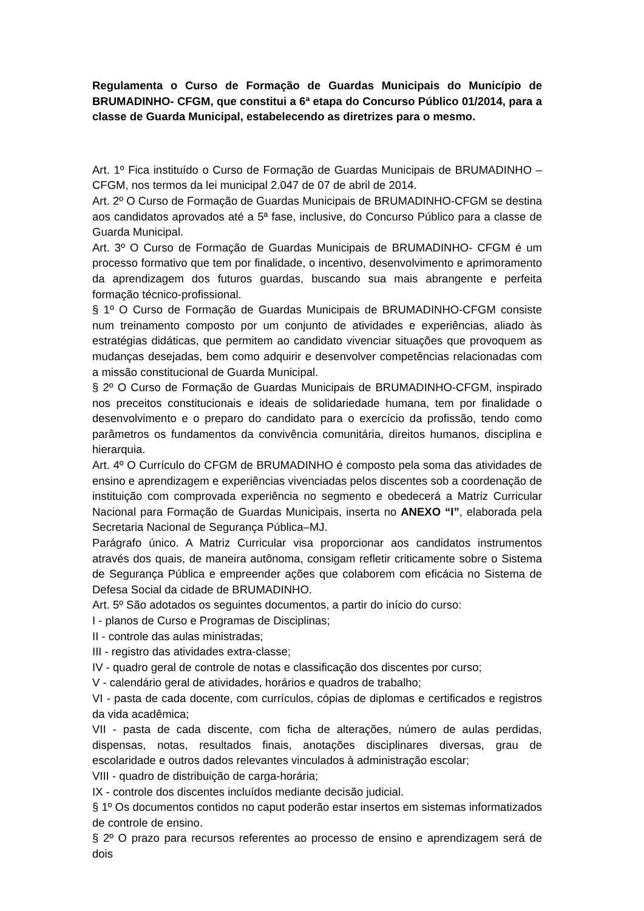Regulamenta o Curso de Formação de Guardas Municipais do Município de BRUMADINHO- CFGM, que constitui a 6ª etapa do Concurso Público 01/2014, para a classe de Guarda Municipal, estabelecendo as diretrizes para o mesmo.
Art. 1º Fica instituído o Curso de Formação de Guardas Municipais de BRUMADINHO – CFGM, nos termos da lei municipal 2.047 de 07 de abril de 2014.
Art. 2º O Curso de Formação de Guardas Municipais de BRUMADINHO-CFGM se destina aos candidatos aprovados até a 5ª fase, inclusive, do Concurso Público para a classe de Guarda Municipal.
Art. 3º O Curso de Formação de Guardas Municipais de BRUMADINHO- CFGM é um processo formativo que tem por finalidade, o incentivo, desenvolvimento e aprimoramento da aprendizagem dos futuros guardas, buscando sua mais abrangente e perfeita formação técnico-profissional.
§ 1º O Curso de Formação de Guardas Municipais de BRUMADINHO-CFGM consiste num treinamento composto por um conjunto de atividades e experiências, aliado às estratégias didáticas, que permitem ao candidato vivenciar situações que provoquem as mudanças desejadas, bem como adquirir e desenvolver competências relacionadas com a missão constitucional de Guarda Municipal.
§ 2º O Curso de Formação de Guardas Municipais de BRUMADINHO-CFGM, inspirado nos preceitos constitucionais e ideais de solidariedade humana, tem por finalidade o desenvolvimento e o preparo do candidato para o exercício da profissão, tendo como parâmetros os fundamentos da convivência comunitária, direitos humanos, disciplina e hierarquia.
Art. 4º O Currículo do CFGM de BRUMADINHO é composto pela soma das atividades de ensino e aprendizagem e experiências vivenciadas pelos discentes sob a coordenação de instituição com comprovada experiência no segmento e obedecerá a Matriz Curricular Nacional para Formação de Guardas Municipais, inserta no ANEXO “I”, elaborada pela Secretaria Nacional de Segurança Pública–MJ.
Parágrafo único. A Matriz Curricular visa proporcionar aos candidatos instrumentos através dos quais, de maneira autônoma, consigam refletir criticamente sobre o Sistema de Segurança Pública e empreender ações que colaborem com eficácia no Sistema de Defesa Social da cidade de BRUMADINHO.
Art. 5º São adotados os seguintes documentos, a partir do início do curso:
I - planos de Curso e Programas de Disciplinas;
II - controle das aulas ministradas;
III - registro das atividades extra-classe;
IV - quadro geral de controle de notas e classificação dos discentes por curso;
V - calendário geral de atividades, horários e quadros de trabalho;
VI - pasta de cada docente, com currículos, cópias de diplomas e certificados e registros da vida acadêmica;
VII - pasta de cada discente, com ficha de alterações, número de aulas perdidas, dispensas, notas, resultados finais, anotações disciplinares diversas, grau de escolaridade e outros dados relevantes vinculados à administração escolar;
VIII - quadro de distribuição de carga-horária;
IX - controle dos discentes incluídos mediante decisão judicial.
§ 1º Os documentos contidos no caput poderão estar insertos em sistemas informatizados de controle de ensino.
§ 2º O prazo para recursos referentes ao processo de ensino e aprendizagem será de dois